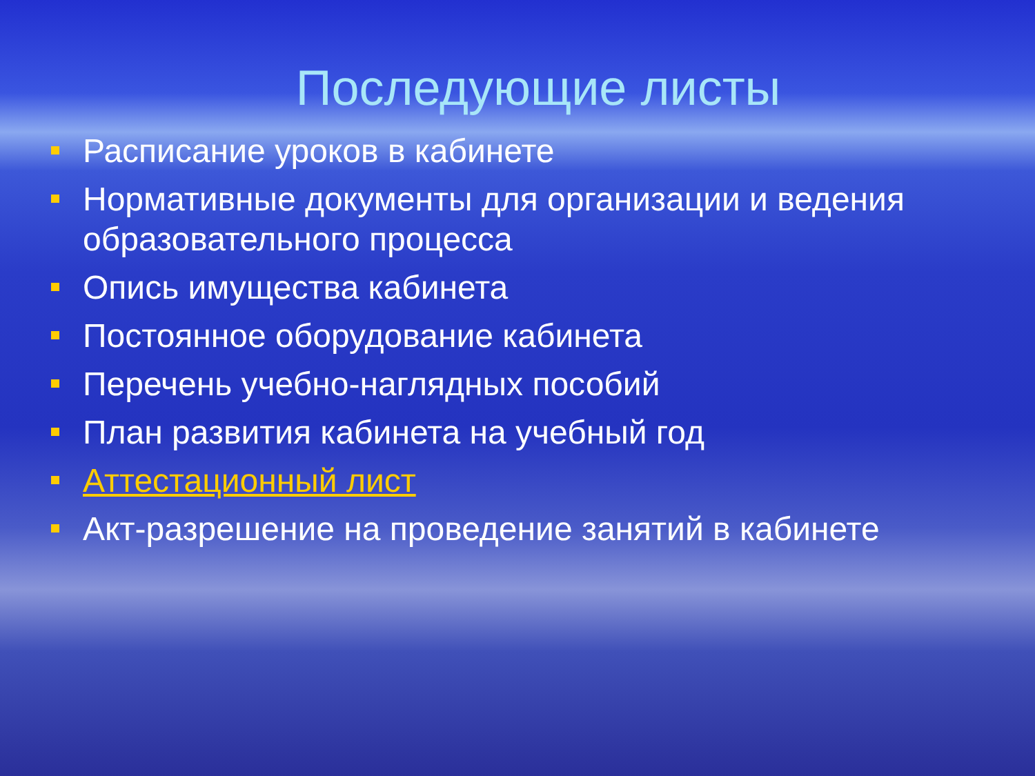Последующие листы
Расписание уроков в кабинете
Нормативные документы для организации и ведения образовательного процесса
Опись имущества кабинета
Постоянное оборудование кабинета
Перечень учебно-наглядных пособий
План развития кабинета на учебный год
Аттестационный лист
Акт-разрешение на проведение занятий в кабинете